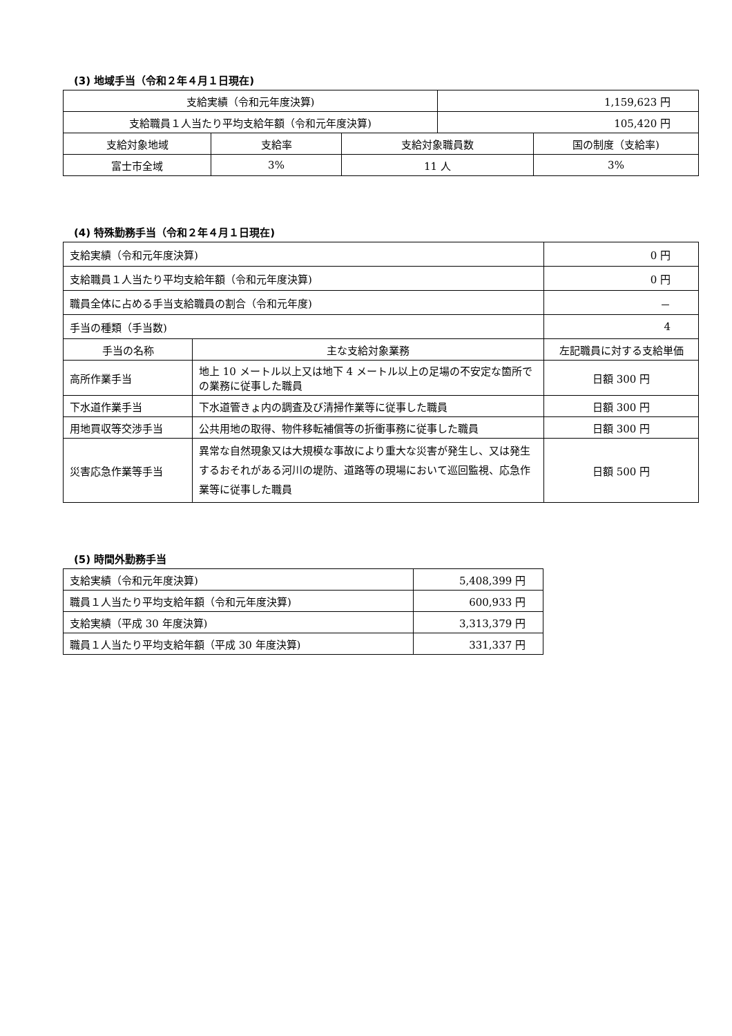(3) 地域手当（令和２年４月１日現在)
| 支給実績（令和元年度決算) | | | 1,159,623 円 | |
| 支給職員１人当たり平均支給年額（令和元年度決算) | | | 105,420 円 | |
| 支給対象地域 | 支給率 | 支給対象職員数 | | 国の制度（支給率) |
| 富士市全域 | 3% | 11 人 | | 3% |
(4) 特殊勤務手当（令和２年４月１日現在)
| 支給実績（令和元年度決算) | | 0 円 | |
| 支給職員１人当たり平均支給年額（令和元年度決算) | | 0 円 | |
| 職員全体に占める手当支給職員の割合（令和元年度) | | － | |
| 手当の種類（手当数) | | 4 | |
| 手当の名称 | 主な支給対象業務 | | 左記職員に対する支給単価 |
| 高所作業手当 | 地上 10 メートル以上又は地下 4 メートル以上の足場の不安定な箇所での業務に従事した職員 | | 日額 300 円 |
| 下水道作業手当 | 下水道管きょ内の調査及び清掃作業等に従事した職員 | | 日額 300 円 |
| 用地買収等交渉手当 | 公共用地の取得、物件移転補償等の折衝事務に従事した職員 | | 日額 300 円 |
| 災害応急作業等手当 | 異常な自然現象又は大規模な事故により重大な災害が発生し、又は発生するおそれがある河川の堤防、道路等の現場において巡回監視、応急作業等に従事した職員 | | 日額 500 円 |
(5) 時間外勤務手当
| 支給実績（令和元年度決算) | 5,408,399 円 |
| 職員１人当たり平均支給年額（令和元年度決算) | 600,933 円 |
| 支給実績（平成 30 年度決算) | 3,313,379 円 |
| 職員１人当たり平均支給年額（平成 30 年度決算) | 331,337 円 |